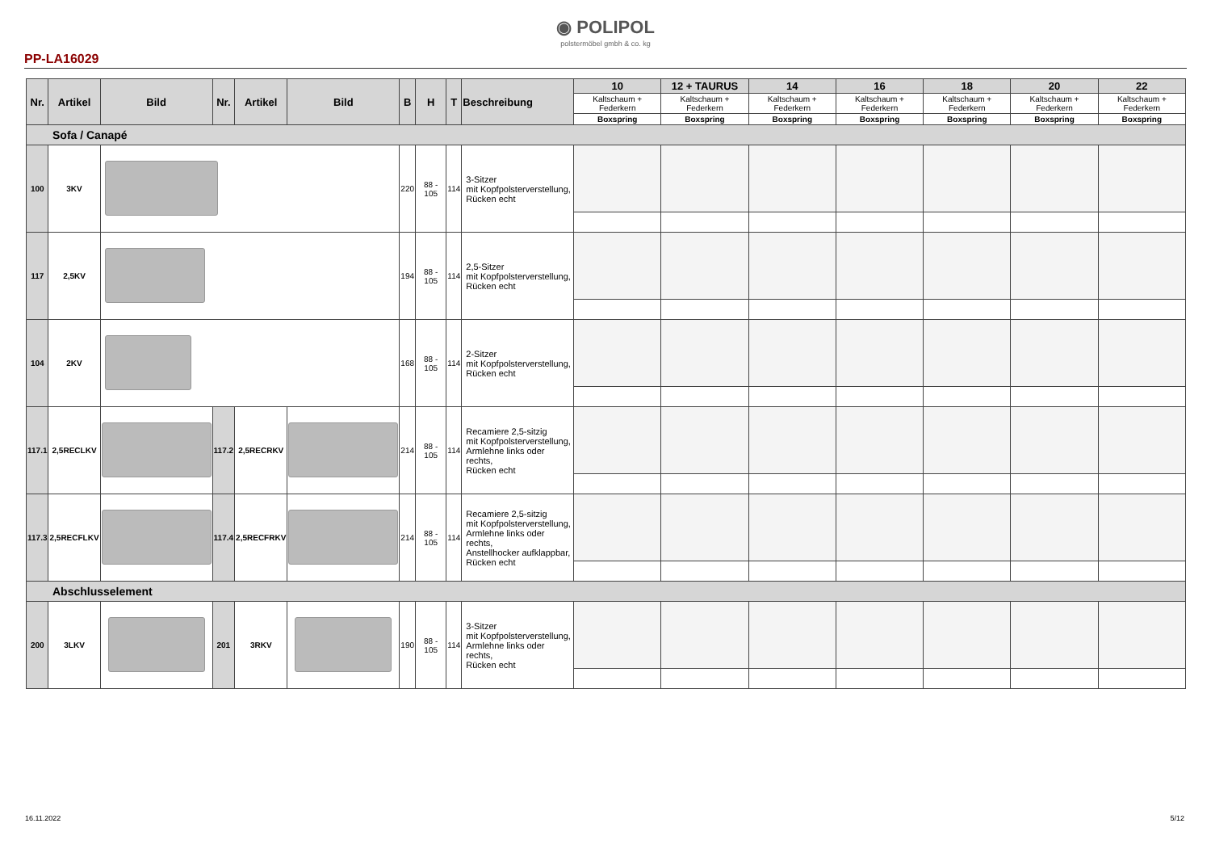◉ POLIPOL
polstermöbel gmbh & co. kg
PP-LA16029
| Nr. | Artikel | Bild | Nr. | Artikel | Bild | B | H | T | Beschreibung | 10 | 12 + TAURUS | 14 | 16 | 18 | 20 | 22 |
| --- | --- | --- | --- | --- | --- | --- | --- | --- | --- | --- | --- | --- | --- | --- | --- | --- |
| | | | | | | | | | | Kaltschaum + Federkern | Kaltschaum + Federkern | Kaltschaum + Federkern | Kaltschaum + Federkern | Kaltschaum + Federkern | Kaltschaum + Federkern | Kaltschaum + Federkern |
| | | | | | | | | | | Boxspring | Boxspring | Boxspring | Boxspring | Boxspring | Boxspring | Boxspring |
| Sofa / Canapé | | | | | | | | | | | | | | | | |
| 100 | 3KV | | | | | 220 | 88 - 105 | 114 | 3-Sitzer mit Kopfpolsterverstellung, Rücken echt | | | | | | | |
| 117 | 2,5KV | | | | | 194 | 88 - 105 | 114 | 2,5-Sitzer mit Kopfpolsterverstellung, Rücken echt | | | | | | | |
| 104 | 2KV | | | | | 168 | 88 - 105 | 114 | 2-Sitzer mit Kopfpolsterverstellung, Rücken echt | | | | | | | |
| 117.1 | 2,5RECLKV | | 117.2 | 2,5RECRKV | | 214 | 88 - 105 | 114 | Recamiere 2,5-sitzig mit Kopfpolsterverstellung, Armlehne links oder rechts, Rücken echt | | | | | | | |
| 117.3 | 2,5RECFLKV | | 117.4 | 2,5RECFRKV | | 214 | 88 - 105 | 114 | Recamiere 2,5-sitzig mit Kopfpolsterverstellung, Armlehne links oder rechts, Anstellhocker aufklappbar, Rücken echt | | | | | | | |
| Abschlusselement | | | | | | | | | | | | | | | | |
| 200 | 3LKV | | 201 | 3RKV | | 190 | 88 - 105 | 114 | 3-Sitzer mit Kopfpolsterverstellung, Armlehne links oder rechts, Rücken echt | | | | | | | |
16.11.2022 5/12